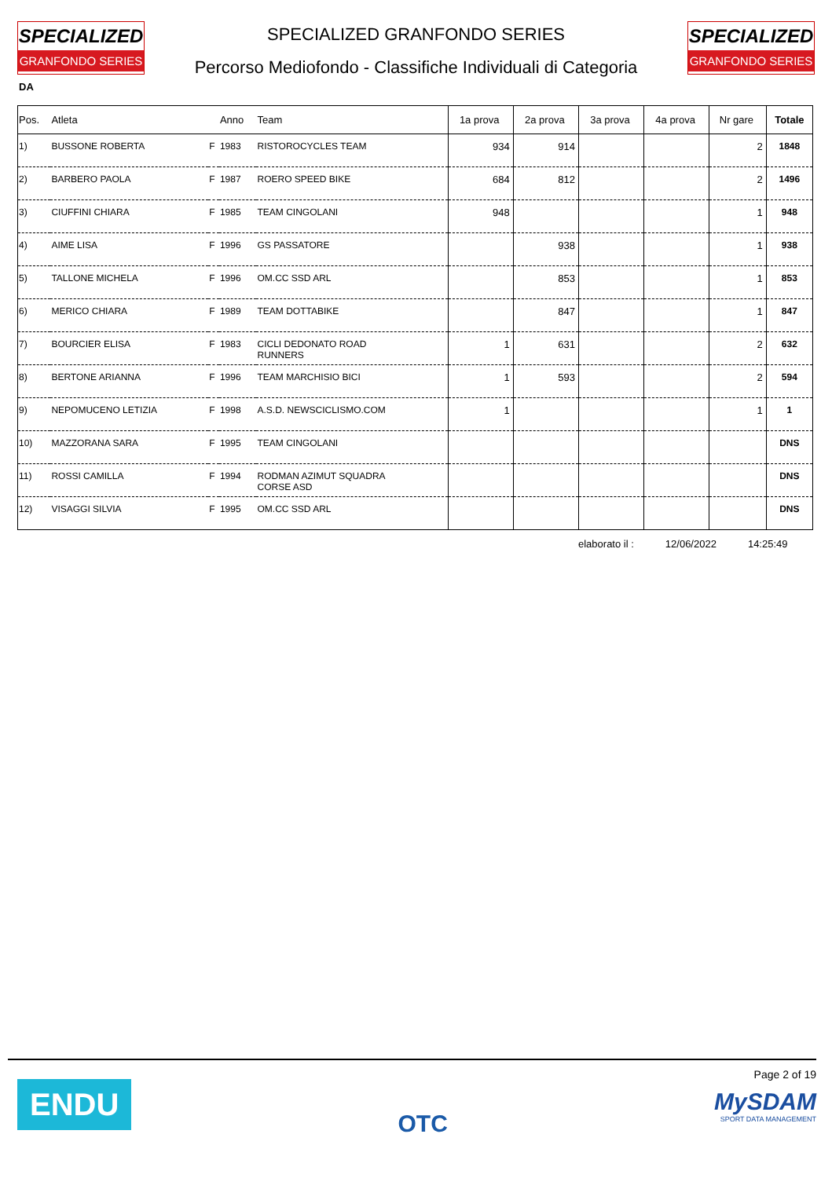SPECIALIZED
GRANFONDO SERIES
SPECIALIZED GRANFONDO SERIES
Percorso Mediofondo - Classifiche Individuali di Categoria
SPECIALIZED
GRANFONDO SERIES
DA
| Pos. | Atleta | | Anno | Team | 1a prova | 2a prova | 3a prova | 4a prova | Nr gare | Totale |
| --- | --- | --- | --- | --- | --- | --- | --- | --- | --- | --- |
| 1) | BUSSONE ROBERTA | F | 1983 | RISTOROCYCLES TEAM | 934 | 914 | | | 2 | 1848 |
| 2) | BARBERO PAOLA | F | 1987 | ROERO SPEED BIKE | 684 | 812 | | | 2 | 1496 |
| 3) | CIUFFINI CHIARA | F | 1985 | TEAM CINGOLANI | 948 | | | | 1 | 948 |
| 4) | AIME LISA | F | 1996 | GS PASSATORE | | 938 | | | 1 | 938 |
| 5) | TALLONE MICHELA | F | 1996 | OM.CC SSD ARL | | 853 | | | 1 | 853 |
| 6) | MERICO CHIARA | F | 1989 | TEAM DOTTABIKE | | 847 | | | 1 | 847 |
| 7) | BOURCIER ELISA | F | 1983 | CICLI DEDONATO ROAD RUNNERS | 1 | 631 | | | 2 | 632 |
| 8) | BERTONE ARIANNA | F | 1996 | TEAM MARCHISIO BICI | 1 | 593 | | | 2 | 594 |
| 9) | NEPOMUCENO LETIZIA | F | 1998 | A.S.D. NEWSCICLISMO.COM | 1 | | | | 1 | 1 |
| 10) | MAZZORANA SARA | F | 1995 | TEAM CINGOLANI | | | | | | DNS |
| 11) | ROSSI CAMILLA | F | 1994 | RODMAN AZIMUT SQUADRA CORSE ASD | | | | | | DNS |
| 12) | VISAGGI SILVIA | F | 1995 | OM.CC SSD ARL | | | | | | DNS |
elaborato il : 12/06/2022 14:25:49
ENDU
OTC
Page 2 of 19
MySDAM
SPORT DATA MANAGEMENT